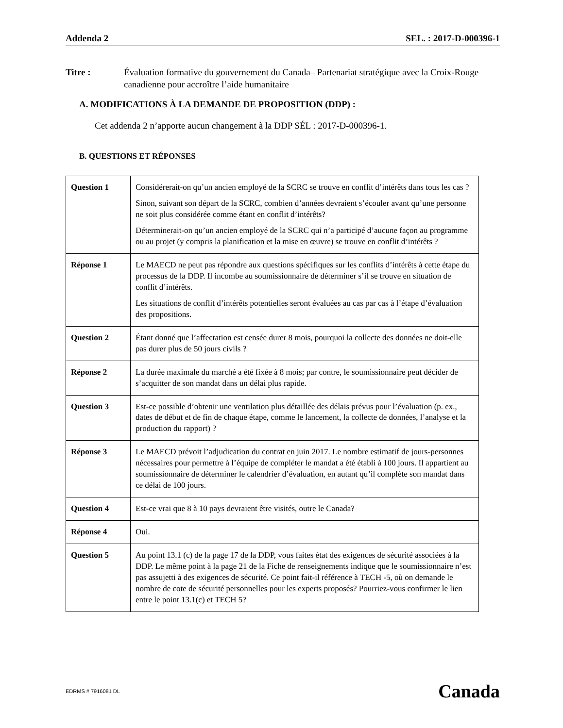Addenda 2 SEL. : 2017-D-000396-1
Titre : Évaluation formative du gouvernement du Canada– Partenariat stratégique avec la Croix-Rouge canadienne pour accroître l’aide humanitaire
A. MODIFICATIONS À LA DEMANDE DE PROPOSITION (DDP) :
Cet addenda 2 n’apporte aucun changement à la DDP SÉL : 2017-D-000396-1.
B. QUESTIONS ET RÉPONSES
| Question 1 | Considérerait-on qu’un ancien employé de la SCRC se trouve en conflit d’intérêts dans tous les cas ? Sinon, suivant son départ de la SCRC, combien d’années devraient s’écouler avant qu’une personne ne soit plus considérée comme étant en conflit d’intérêts? Déterminerait-on qu’un ancien employé de la SCRC qui n’a participé d’aucune façon au programme ou au projet (y compris la planification et la mise en œuvre) se trouve en conflit d’intérêts ? |
| Réponse 1 | Le MAECD ne peut pas répondre aux questions spécifiques sur les conflits d’intérêts à cette étape du processus de la DDP. Il incombe au soumissionnaire de déterminer s’il se trouve en situation de conflit d’intérêts. Les situations de conflit d’intérêts potentielles seront évaluées au cas par cas à l’étape d’évaluation des propositions. |
| Question 2 | Étant donné que l’affectation est censée durer 8 mois, pourquoi la collecte des données ne doit-elle pas durer plus de 50 jours civils ? |
| Réponse 2 | La durée maximale du marché a été fixée à 8 mois; par contre, le soumissionnaire peut décider de s’acquitter de son mandat dans un délai plus rapide. |
| Question 3 | Est-ce possible d’obtenir une ventilation plus détaillée des délais prévus pour l’évaluation (p. ex., dates de début et de fin de chaque étape, comme le lancement, la collecte de données, l’analyse et la production du rapport) ? |
| Réponse 3 | Le MAECD prévoit l’adjudication du contrat en juin 2017. Le nombre estimatif de jours-personnes nécessaires pour permettre à l’équipe de compléter le mandat a été établi à 100 jours. Il appartient au soumissionnaire de déterminer le calendrier d’évaluation, en autant qu’il complète son mandat dans ce délai de 100 jours. |
| Question 4 | Est-ce vrai que 8 à 10 pays devraient être visités, outre le Canada? |
| Réponse 4 | Oui. |
| Question 5 | Au point 13.1 (c) de la page 17 de la DDP, vous faites état des exigences de sécurité associées à la DDP. Le même point à la page 21 de la Fiche de renseignements indique que le soumissionnaire n’est pas assujetti à des exigences de sécurité. Ce point fait-il référence à TECH -5, où on demande le nombre de cote de sécurité personnelles pour les experts proposés? Pourriez-vous confirmer le lien entre le point 13.1(c) et TECH 5? |
EDRMS # 7916081 DL Canada